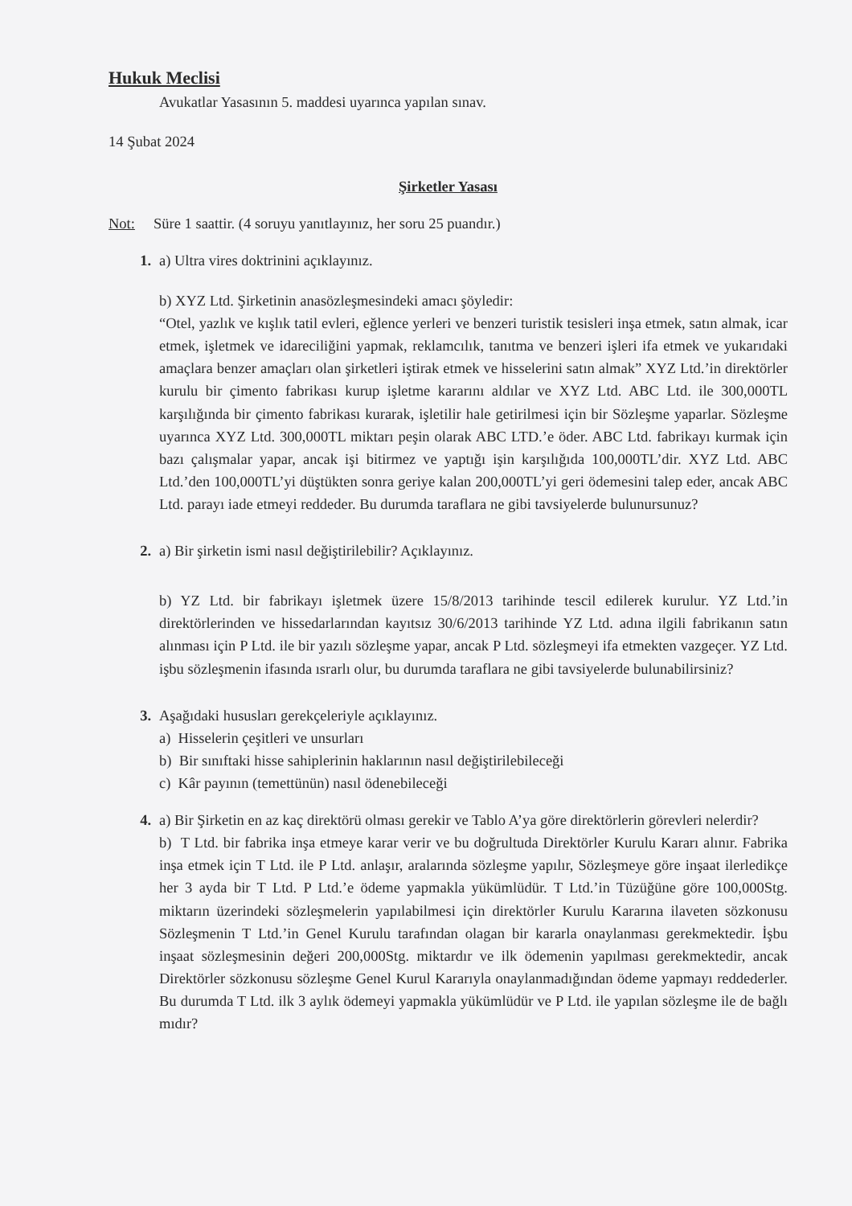Hukuk Meclisi
Avukatlar Yasasının 5. maddesi uyarınca yapılan sınav.
14 Şubat 2024
Şirketler Yasası
Not: Süre 1 saattir. (4 soruyu yanıtlayınız, her soru 25 puandır.)
1. a) Ultra vires doktrinini açıklayınız.
b) XYZ Ltd. Şirketinin anasözleşmesindeki amacı şöyledir:
“Otel, yazlık ve kışlık tatil evleri, eğlence yerleri ve benzeri turistik tesisleri inşa etmek, satın almak, icar etmek, işletmek ve idareciliğini yapmak, reklamcılık, tanıtma ve benzeri işleri ifa etmek ve yukarıdaki amaçlara benzer amaçları olan şirketleri iştirak etmek ve hisselerini satın almak” XYZ Ltd.’in direktörler kurulu bir çimento fabrikası kurup işletme kararını aldılar ve XYZ Ltd. ABC Ltd. ile 300,000TL karşılığında bir çimento fabrikası kurarak, işletilir hale getirilmesi için bir Sözleşme yaparlar. Sözleşme uyarınca XYZ Ltd. 300,000TL miktarı peşin olarak ABC LTD.’e öder. ABC Ltd. fabrikayı kurmak için bazı çalışmalar yapar, ancak işi bitirmez ve yaptığı işin karşılığıda 100,000TL’dir. XYZ Ltd. ABC Ltd.’den 100,000TL’yi düştükten sonra geriye kalan 200,000TL’yi geri ödemesini talep eder, ancak ABC Ltd. parayı iade etmeyi reddeder. Bu durumda taraflara ne gibi tavsiyelerde bulunursunuz?
2. a) Bir şirketin ismi nasıl değiştirilebilir? Açıklayınız.
b) YZ Ltd. bir fabrikayı işletmek üzere 15/8/2013 tarihinde tescil edilerek kurulur. YZ Ltd.’in direktörlerinden ve hissedarlarından kayıtsız 30/6/2013 tarihinde YZ Ltd. adına ilgili fabrikanın satın alınması için P Ltd. ile bir yazılı sözleşme yapar, ancak P Ltd. sözleşmeyi ifa etmekten vazgeçer. YZ Ltd. işbu sözleşmenin ifasında ısrarlı olur, bu durumda taraflara ne gibi tavsiyelerde bulunabilirsiniz?
3. Aşağıdaki hususları gerekçeleriyle açıklayınız.
a) Hisselerin çeşitleri ve unsurları
b) Bir sınıftaki hisse sahiplerinin haklarının nasıl değiştirilebileceği
c) Kâr payının (temettünün) nasıl ödenebileceği
4. a) Bir Şirketin en az kaç direktörü olması gerekir ve Tablo A’ya göre direktörlerin görevleri nelerdir?
b) T Ltd. bir fabrika inşa etmeye karar verir ve bu doğrultuda Direktörler Kurulu Kararı alınır. Fabrika inşa etmek için T Ltd. ile P Ltd. anlaşır, aralarında sözleşme yapılır, Sözleşmeye göre inşaat ilerledikçe her 3 ayda bir T Ltd. P Ltd.’e ödeme yapmakla yükümlüdür. T Ltd.’in Tüzüğüne göre 100,000Stg. miktarın üzerindeki sözleşmelerin yapılabilmesi için direktörler Kurulu Kararına ilaveten sözkonusu Sözleşmenin T Ltd.’in Genel Kurulu tarafından olagan bir kararla onaylanması gerekmektedir. İşbu inşaat sözleşmesinin değeri 200,000Stg. miktardır ve ilk ödemenin yapılması gerekmektedir, ancak Direktörler sözkonusu sözleşme Genel Kurul Kararıyla onaylanmadığından ödeme yapmayı reddederler. Bu durumda T Ltd. ilk 3 aylık ödemeyi yapmakla yükümlüdür ve P Ltd. ile yapılan sözleşme ile de bağlı mıdır?